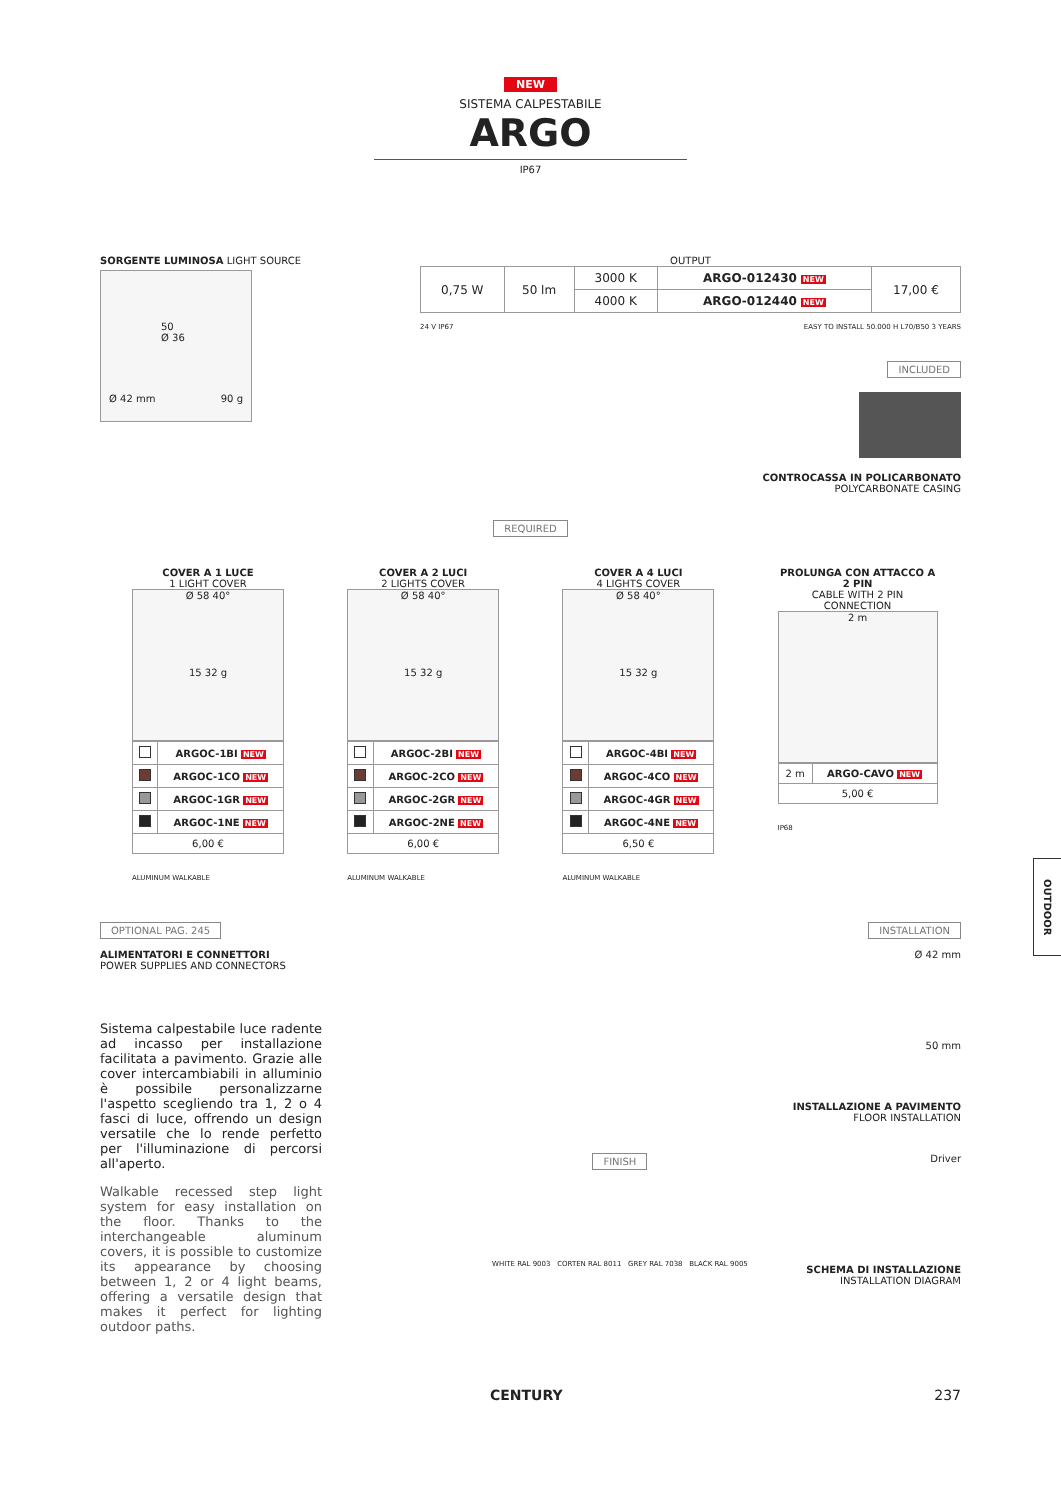NEW
SISTEMA CALPESTABILE
ARGO
IP67
SORGENTE LUMINOSA LIGHT SOURCE
50
Ø 36
Ø 42 mm 90 g
OUTPUT
| 0,75 W | 50 lm | 3000 K | ARGO-012430 NEW | 17,00 € |
| | | 4000 K | ARGO-012440 NEW | |
24 V IP67 EASY TO INSTALL 50.000 H L70/B50 3 YEARS
INCLUDED
CONTROCASSA IN POLICARBONATO
POLYCARBONATE CASING
REQUIRED
COVER A 1 LUCE
1 LIGHT COVER
Ø 58 40°
15 32 g
| | ARGOC-1BI NEW |
| | ARGOC-1CO NEW |
| | ARGOC-1GR NEW |
| | ARGOC-1NE NEW |
| 6,00 € | |
ALUMINUM WALKABLE
COVER A 2 LUCI
2 LIGHTS COVER
Ø 58 40°
15 32 g
| | ARGOC-2BI NEW |
| | ARGOC-2CO NEW |
| | ARGOC-2GR NEW |
| | ARGOC-2NE NEW |
| 6,00 € | |
ALUMINUM WALKABLE
COVER A 4 LUCI
4 LIGHTS COVER
Ø 58 40°
15 32 g
| | ARGOC-4BI NEW |
| | ARGOC-4CO NEW |
| | ARGOC-4GR NEW |
| | ARGOC-4NE NEW |
| 6,50 € | |
ALUMINUM WALKABLE
PROLUNGA CON ATTACCO A 2 PIN
CABLE WITH 2 PIN CONNECTION
2 m
| 2 m | ARGO-CAVO NEW |
| 5,00 € | |
IP68
OPTIONAL PAG. 245
ALIMENTATORI E CONNETTORI
POWER SUPPLIES AND CONNECTORS
Sistema calpestabile luce radente ad incasso per installazione facilitata a pavimento. Grazie alle cover intercambiabili in alluminio è possibile personalizzarne l'aspetto scegliendo tra 1, 2 o 4 fasci di luce, offrendo un design versatile che lo rende perfetto per l'illuminazione di percorsi all'aperto.
Walkable recessed step light system for easy installation on the floor. Thanks to the interchangeable aluminum covers, it is possible to customize its appearance by choosing between 1, 2 or 4 light beams, offering a versatile design that makes it perfect for lighting outdoor paths.
INSTALLATION
Ø 42 mm
50 mm
INSTALLAZIONE A PAVIMENTO
FLOOR INSTALLATION
FINISH
WHITE RAL 9003 CORTEN RAL 8011 GREY RAL 7038 BLACK RAL 9005
Driver
SCHEMA DI INSTALLAZIONE
INSTALLATION DIAGRAM
CENTURY 237
OUTDOOR